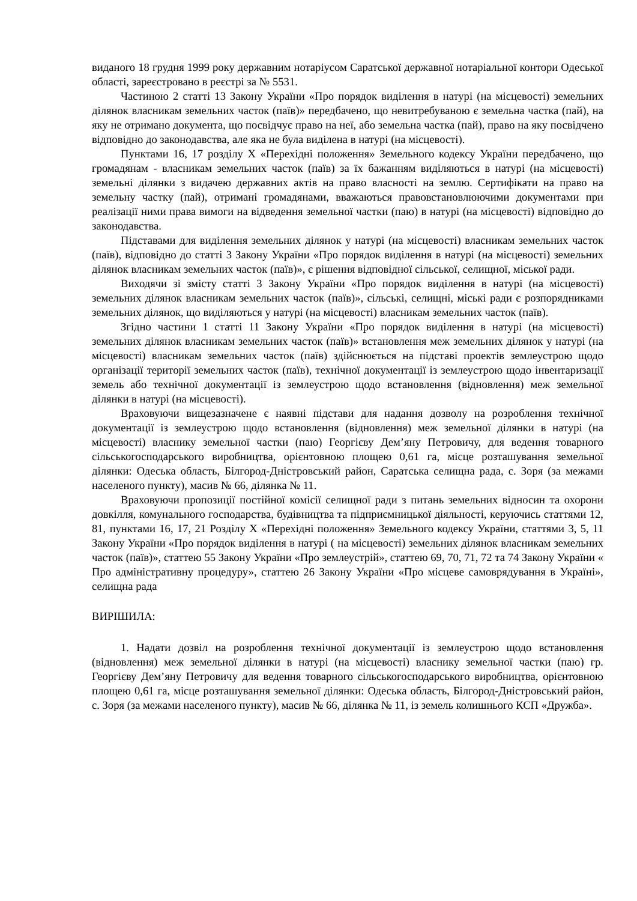виданого 18 грудня 1999 року державним нотаріусом Саратської державної нотаріальної контори Одеської області, зареєстровано в реєстрі за № 5531.
Частиною 2 статті 13 Закону України «Про порядок виділення в натурі (на місцевості) земельних ділянок власникам земельних часток (паїв)» передбачено, що невитребуваною є земельна частка (пай), на яку не отримано документа, що посвідчує право на неї, або земельна частка (пай), право на яку посвідчено відповідно до законодавства, але яка не була виділена в натурі (на місцевості).
Пунктами 16, 17 розділу X «Перехідні положення» Земельного кодексу України передбачено, що громадянам - власникам земельних часток (паїв) за їх бажанням виділяються в натурі (на місцевості) земельні ділянки з видачею державних актів на право власності на землю. Сертифікати на право на земельну частку (пай), отримані громадянами, вважаються правовстановлюючими документами при реалізації ними права вимоги на відведення земельної частки (паю) в натурі (на місцевості) відповідно до законодавства.
Підставами для виділення земельних ділянок у натурі (на місцевості) власникам земельних часток (паїв), відповідно до статті 3 Закону України «Про порядок виділення в натурі (на місцевості) земельних ділянок власникам земельних часток (паїв)», є рішення відповідної сільської, селищної, міської ради.
Виходячи зі змісту статті 3 Закону України «Про порядок виділення в натурі (на місцевості) земельних ділянок власникам земельних часток (паїв)», сільські, селищні, міські ради є розпорядниками земельних ділянок, що виділяються у натурі (на місцевості) власникам земельних часток (паїв).
Згідно частини 1 статті 11 Закону України «Про порядок виділення в натурі (на місцевості) земельних ділянок власникам земельних часток (паїв)» встановлення меж земельних ділянок у натурі (на місцевості) власникам земельних часток (паїв) здійснюється на підставі проектів землеустрою щодо організації території земельних часток (паїв), технічної документації із землеустрою щодо інвентаризації земель або технічної документації із землеустрою щодо встановлення (відновлення) меж земельної ділянки в натурі (на місцевості).
Враховуючи вищезазначене є наявні підстави для надання дозволу на розроблення технічної документації із землеустрою щодо встановлення (відновлення) меж земельної ділянки в натурі (на місцевості) власнику земельної частки (паю) Георгієву Дем’яну Петровичу, для ведення товарного сільськогосподарського виробництва, орієнтовною площею 0,61 га, місце розташування земельної ділянки: Одеська область, Білгород-Дністровський район, Саратська селищна рада, с. Зоря (за межами населеного пункту), масив № 66, ділянка № 11.
Враховуючи пропозиції постійної комісії селищної ради з питань земельних відносин та охорони довкілля, комунального господарства, будівництва та підприємницької діяльності, керуючись статтями 12, 81, пунктами 16, 17, 21 Розділу X «Перехідні положення» Земельного кодексу України, статтями 3, 5, 11 Закону України «Про порядок виділення в натурі ( на місцевості) земельних ділянок власникам земельних часток (паїв)», статтею 55 Закону України «Про землеустрій», статтею 69, 70, 71, 72 та 74 Закону України « Про адміністративну процедуру», статтею 26 Закону України «Про місцеве самоврядування в Україні», селищна рада
ВИРІШИЛА:
1. Надати дозвіл на розроблення технічної документації із землеустрою щодо встановлення (відновлення) меж земельної ділянки в натурі (на місцевості) власнику земельної частки (паю) гр. Георгієву Дем’яну Петровичу для ведення товарного сільськогосподарського виробництва, орієнтовною площею 0,61 га, місце розташування земельної ділянки: Одеська область, Білгород-Дністровський район, с. Зоря (за межами населеного пункту), масив № 66, ділянка № 11, із земель колишнього КСП «Дружба».